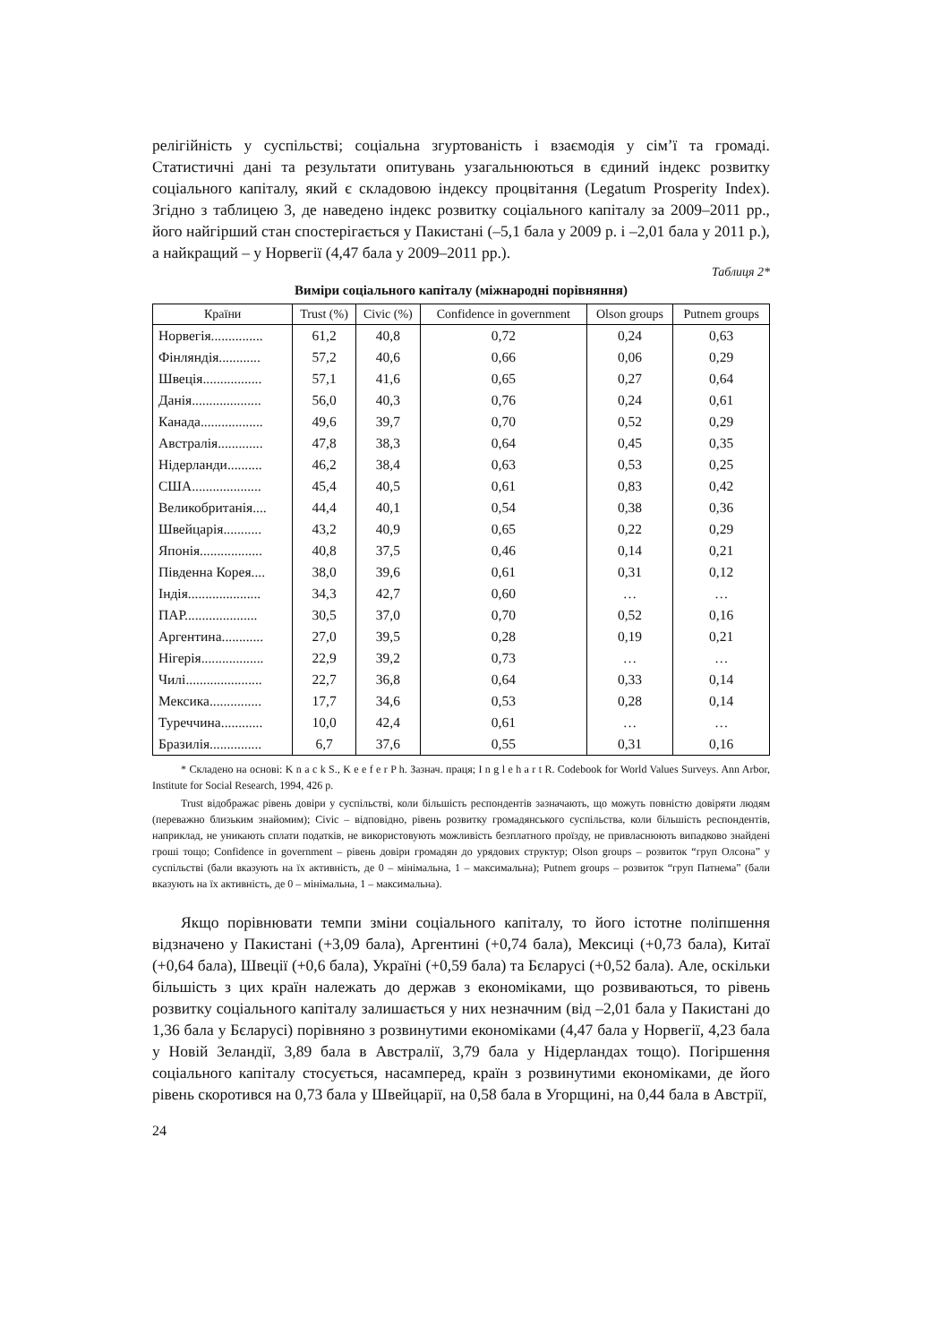релігійність у суспільстві; соціальна згуртованість і взаємодія у сім’ї та громаді. Статистичні дані та результати опитувань узагальнюються в єдиний індекс розвитку соціального капіталу, який є складовою індексу процвітання (Legatum Prosperity Index). Згідно з таблицею 3, де наведено індекс розвитку соціального капіталу за 2009–2011 рр., його найгірший стан спостерігається у Пакистані (–5,1 бала у 2009 р. і –2,01 бала у 2011 р.), а найкращий – у Норвегії (4,47 бала у 2009–2011 рр.).
Таблиця 2*
Виміри соціального капіталу (міжнародні порівняння)
| Країни | Trust (%) | Civic (%) | Confidence in government | Olson groups | Putnem groups |
| --- | --- | --- | --- | --- | --- |
| Норвегія............... | 61,2 | 40,8 | 0,72 | 0,24 | 0,63 |
| Фінляндія............ | 57,2 | 40,6 | 0,66 | 0,06 | 0,29 |
| Швеція................. | 57,1 | 41,6 | 0,65 | 0,27 | 0,64 |
| Данія.................... | 56,0 | 40,3 | 0,76 | 0,24 | 0,61 |
| Канада.................. | 49,6 | 39,7 | 0,70 | 0,52 | 0,29 |
| Австралія............. | 47,8 | 38,3 | 0,64 | 0,45 | 0,35 |
| Нідерланди.......... | 46,2 | 38,4 | 0,63 | 0,53 | 0,25 |
| США.................... | 45,4 | 40,5 | 0,61 | 0,83 | 0,42 |
| Великобританія.... | 44,4 | 40,1 | 0,54 | 0,38 | 0,36 |
| Швейцарія........... | 43,2 | 40,9 | 0,65 | 0,22 | 0,29 |
| Японія.................. | 40,8 | 37,5 | 0,46 | 0,14 | 0,21 |
| Південна Корея.... | 38,0 | 39,6 | 0,61 | 0,31 | 0,12 |
| Індія..................... | 34,3 | 42,7 | 0,60 | … | … |
| ПАР..................... | 30,5 | 37,0 | 0,70 | 0,52 | 0,16 |
| Аргентина............ | 27,0 | 39,5 | 0,28 | 0,19 | 0,21 |
| Нігерія.................. | 22,9 | 39,2 | 0,73 | … | … |
| Чилі...................... | 22,7 | 36,8 | 0,64 | 0,33 | 0,14 |
| Мексика............... | 17,7 | 34,6 | 0,53 | 0,28 | 0,14 |
| Туреччина............ | 10,0 | 42,4 | 0,61 | … | … |
| Бразилія............... | 6,7 | 37,6 | 0,55 | 0,31 | 0,16 |
* Складено на основі: K n a c k S., K e e f e r P h. Зазнач. праця; I n g l e h a r t R. Codebook for World Values Surveys. Ann Arbor, Institute for Social Research, 1994, 426 p.
Trust відображає рівень довіри у суспільстві, коли більшість респондентів зазначають, що можуть повністю довіряти людям (переважно близьким знайомим); Civic – відповідно, рівень розвитку громадянського суспільства, коли більшість респондентів, наприклад, не уникають сплати податків, не використовують можливість безплатного проїзду, не привласнюють випадково знайдені гроші тощо; Confidence in government – рівень довіри громадян до урядових структур; Olson groups – розвиток “груп Олсона” у суспільстві (бали вказують на їх активність, де 0 – мінімальна, 1 – максимальна); Putnem groups – розвиток “груп Патнема” (бали вказують на їх активність, де 0 – мінімальна, 1 – максимальна).
Якщо порівнювати темпи зміни соціального капіталу, то його істотне поліпшення відзначено у Пакистані (+3,09 бала), Аргентині (+0,74 бала), Мексиці (+0,73 бала), Китаї (+0,64 бала), Швеції (+0,6 бала), Україні (+0,59 бала) та Бєларусі (+0,52 бала). Але, оскільки більшість з цих країн належать до держав з економіками, що розвиваються, то рівень розвитку соціального капіталу залишається у них незначним (від –2,01 бала у Пакистані до 1,36 бала у Бєларусі) порівняно з розвинутими економіками (4,47 бала у Норвегії, 4,23 бала у Новій Зеландії, 3,89 бала в Австралії, 3,79 бала у Нідерландах тощо). Погіршення соціального капіталу стосується, насамперед, країн з розвинутими економіками, де його рівень скоротився на 0,73 бала у Швейцарії, на 0,58 бала в Угорщині, на 0,44 бала в Австрії,
24